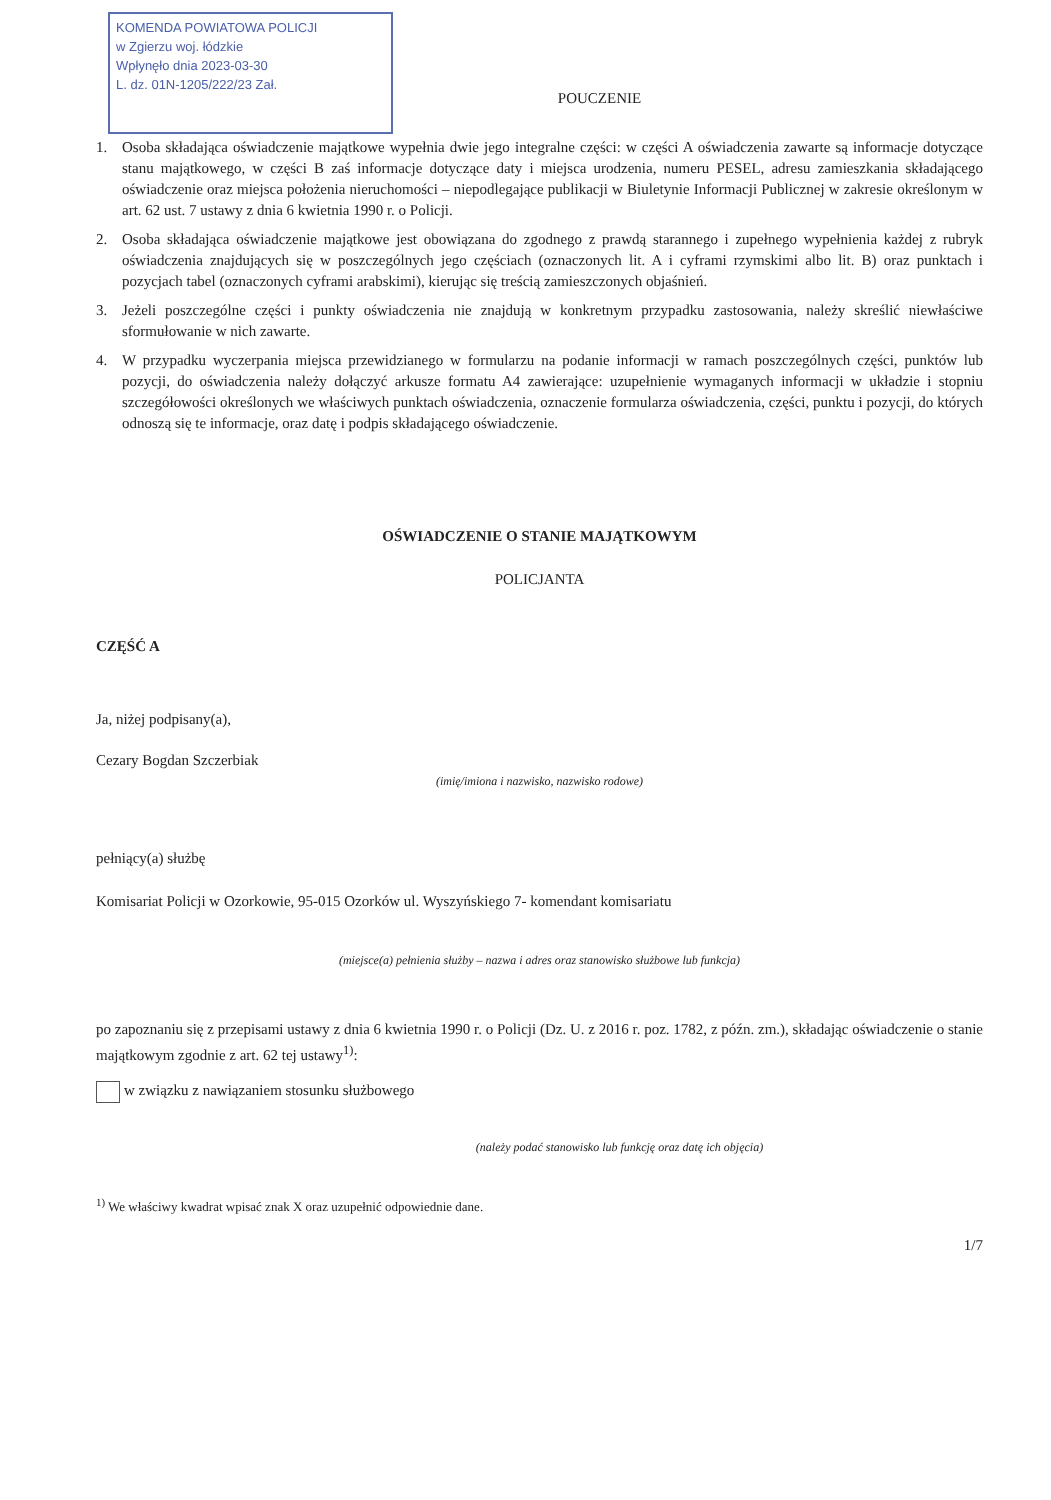KOMENDA POWIATOWA POLICJI
w Zgierzu woj. łódzkie
Wpłynęło dnia 2023-03-30
L. dz. 01N-1205/222/23 Zał.
POUCZENIE
1. Osoba składająca oświadczenie majątkowe wypełnia dwie jego integralne części: w części A oświadczenia zawarte są informacje dotyczące stanu majątkowego, w części B zaś informacje dotyczące daty i miejsca urodzenia, numeru PESEL, adresu zamieszkania składającego oświadczenie oraz miejsca położenia nieruchomości – niepodlegające publikacji w Biuletynie Informacji Publicznej w zakresie określonym w art. 62 ust. 7 ustawy z dnia 6 kwietnia 1990 r. o Policji.
2. Osoba składająca oświadczenie majątkowe jest obowiązana do zgodnego z prawdą starannego i zupełnego wypełnienia każdej z rubryk oświadczenia znajdujących się w poszczególnych jego częściach (oznaczonych lit. A i cyframi rzymskimi albo lit. B) oraz punktach i pozycjach tabel (oznaczonych cyframi arabskimi), kierując się treścią zamieszczonych objaśnień.
3. Jeżeli poszczególne części i punkty oświadczenia nie znajdują w konkretnym przypadku zastosowania, należy skreślić niewłaściwe sformułowanie w nich zawarte.
4. W przypadku wyczerpania miejsca przewidzianego w formularzu na podanie informacji w ramach poszczególnych części, punktów lub pozycji, do oświadczenia należy dołączyć arkusze formatu A4 zawierające: uzupełnienie wymaganych informacji w układzie i stopniu szczegółowości określonych we właściwych punktach oświadczenia, oznaczenie formularza oświadczenia, części, punktu i pozycji, do których odnoszą się te informacje, oraz datę i podpis składającego oświadczenie.
OŚWIADCZENIE O STANIE MAJĄTKOWYM
POLICJANTA
CZĘŚĆ A
Ja, niżej podpisany(a),
Cezary Bogdan Szczerbiak
(imię/imiona i nazwisko, nazwisko rodowe)
pełniący(a) służbę
Komisariat Policji w Ozorkowie, 95-015 Ozorków ul. Wyszyńskiego 7- komendant komisariatu
(miejsce(a) pełnienia służby – nazwa i adres oraz stanowisko służbowe lub funkcja)
po zapoznaniu się z przepisami ustawy z dnia 6 kwietnia 1990 r. o Policji (Dz. U. z 2016 r. poz. 1782, z późn. zm.), składając oświadczenie o stanie majątkowym zgodnie z art. 62 tej ustawy<sup>1)</sup>:
w związku z nawiązaniem stosunku służbowego
(należy podać stanowisko lub funkcję oraz datę ich objęcia)
<sup>1)</sup> We właściwy kwadrat wpisać znak X oraz uzupełnić odpowiednie dane.
1/7